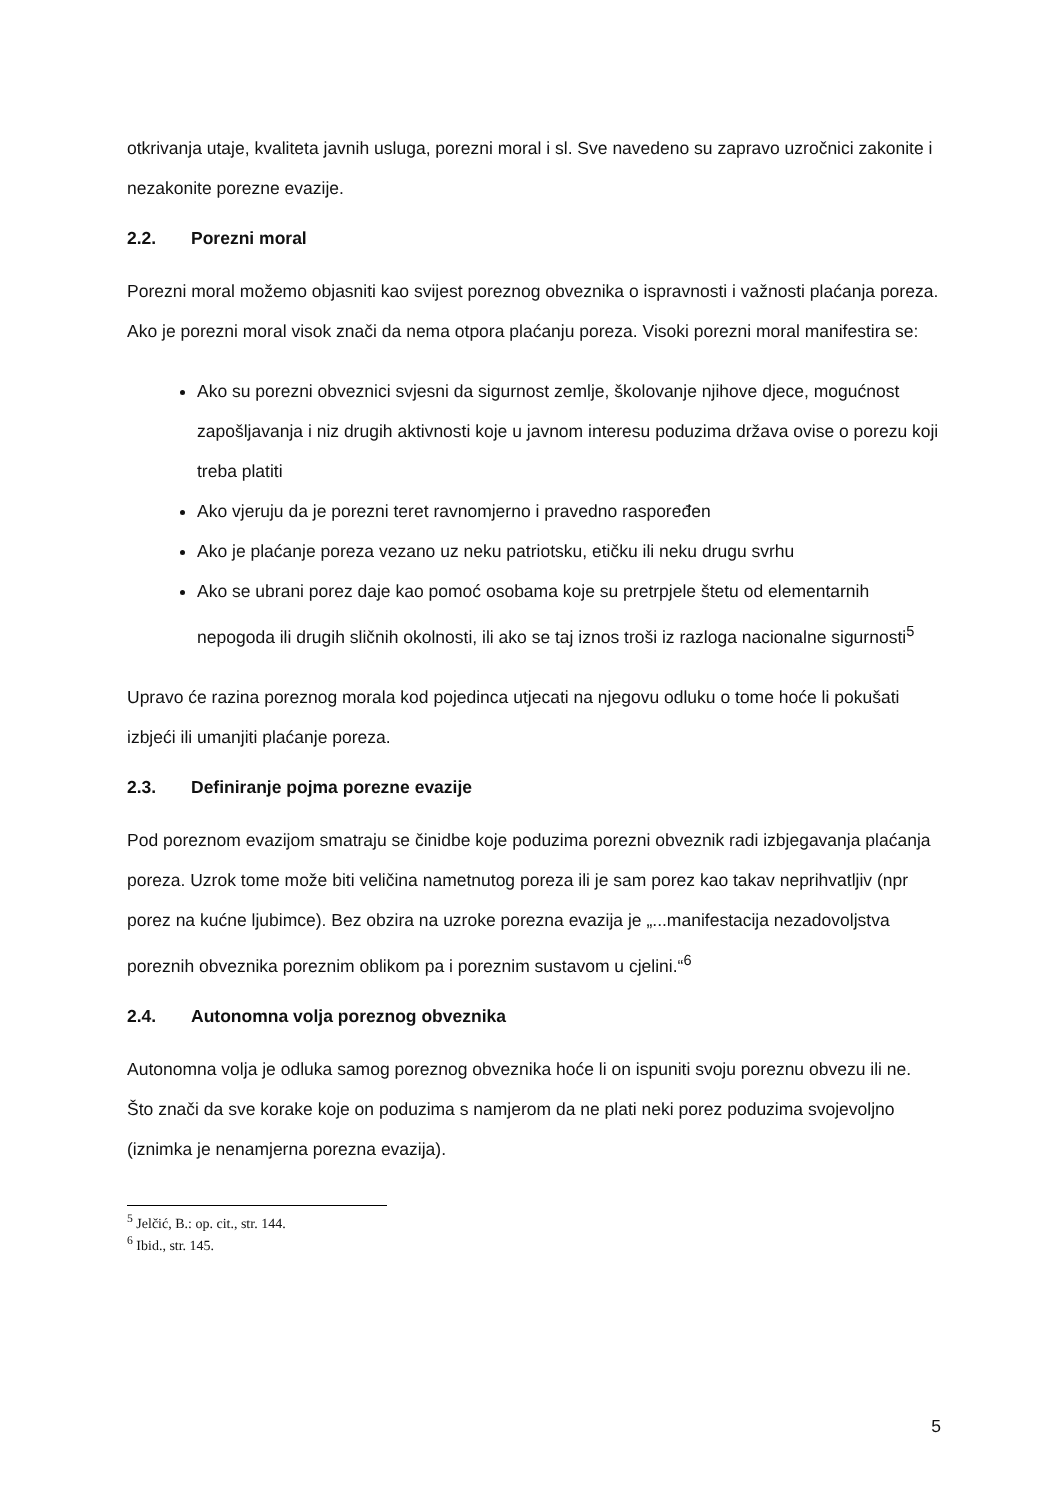otkrivanja utaje, kvaliteta javnih usluga, porezni moral i sl. Sve navedeno su zapravo uzročnici zakonite i nezakonite porezne evazije.
2.2. Porezni moral
Porezni moral možemo objasniti kao svijest poreznog obveznika o ispravnosti i važnosti plaćanja poreza. Ako je porezni moral visok znači da nema otpora plaćanju poreza. Visoki porezni moral manifestira se:
Ako su porezni obveznici svjesni da sigurnost zemlje, školovanje njihove djece, mogućnost zapošljavanja i niz drugih aktivnosti koje u javnom interesu poduzima država ovise o porezu koji treba platiti
Ako vjeruju da je porezni teret ravnomjerno i pravedno raspoređen
Ako je plaćanje poreza vezano uz neku patriotsku, etičku ili neku drugu svrhu
Ako se ubrani porez daje kao pomoć osobama koje su pretrpjele štetu od elementarnih nepogoda ili drugih sličnih okolnosti, ili ako se taj iznos troši iz razloga nacionalne sigurnosti<sup>5</sup>
Upravo će razina poreznog morala kod pojedinca utjecati na njegovu odluku o tome hoće li pokušati izbjeći ili umanjiti plaćanje poreza.
2.3. Definiranje pojma porezne evazije
Pod poreznom evazijom smatraju se činidbe koje poduzima porezni obveznik radi izbjegavanja plaćanja poreza. Uzrok tome može biti veličina nametnutog poreza ili je sam porez kao takav neprihvatljiv (npr porez na kućne ljubimce). Bez obzira na uzroke porezna evazija je „...manifestacija nezadovoljstva poreznih obveznika poreznim oblikom pa i poreznim sustavom u cjelini.“<sup>6</sup>
2.4. Autonomna volja poreznog obveznika
Autonomna volja je odluka samog poreznog obveznika hoće li on ispuniti svoju poreznu obvezu ili ne. Što znači da sve korake koje on poduzima s namjerom da ne plati neki porez poduzima svojevoljno (iznimka je nenamjerna porezna evazija).
<sup>5</sup> Jelčić, B.: op. cit., str. 144.
<sup>6</sup> Ibid., str. 145.
5